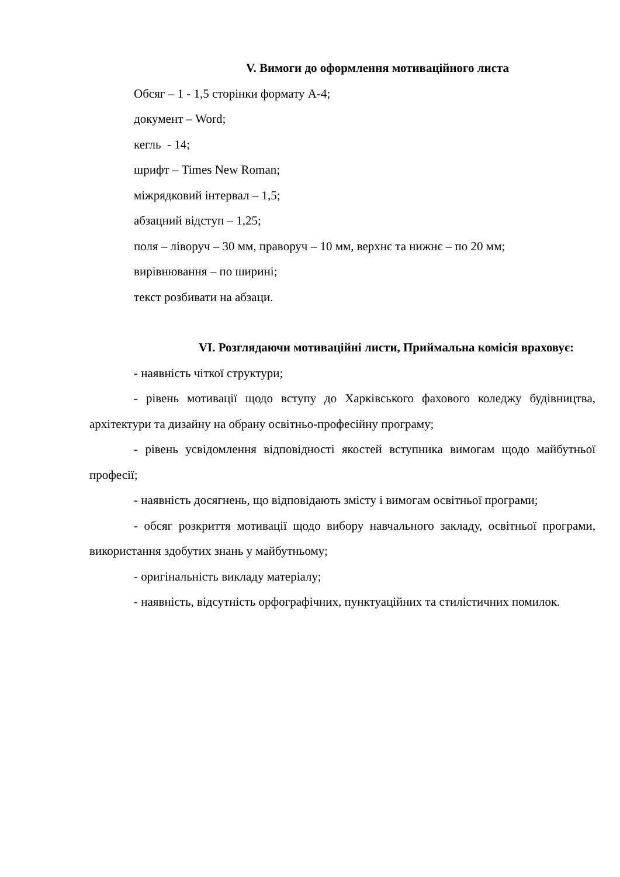V. Вимоги до оформлення мотиваційного листа
Обсяг – 1 - 1,5 сторінки формату А-4;
документ – Word;
кегль - 14;
шрифт – Times New Roman;
міжрядковий інтервал – 1,5;
абзацний відступ – 1,25;
поля – ліворуч – 30 мм, праворуч – 10 мм, верхнє та нижнє – по 20 мм;
вирівнювання – по ширині;
текст розбивати на абзаци.
VI. Розглядаючи мотиваційні листи, Приймальна комісія враховує:
- наявність чіткої структури;
- рівень мотивації щодо вступу до Харківського фахового коледжу будівництва, архітектури та дизайну на обрану освітньо-професійну програму;
- рівень усвідомлення відповідності якостей вступника вимогам щодо майбутньої професії;
- наявність досягнень, що відповідають змісту і вимогам освітньої програми;
- обсяг розкриття мотивації щодо вибору навчального закладу, освітньої програми, використання здобутих знань у майбутньому;
- оригінальність викладу матеріалу;
- наявність, відсутність орфографічних, пунктуаційних та стилістичних помилок.